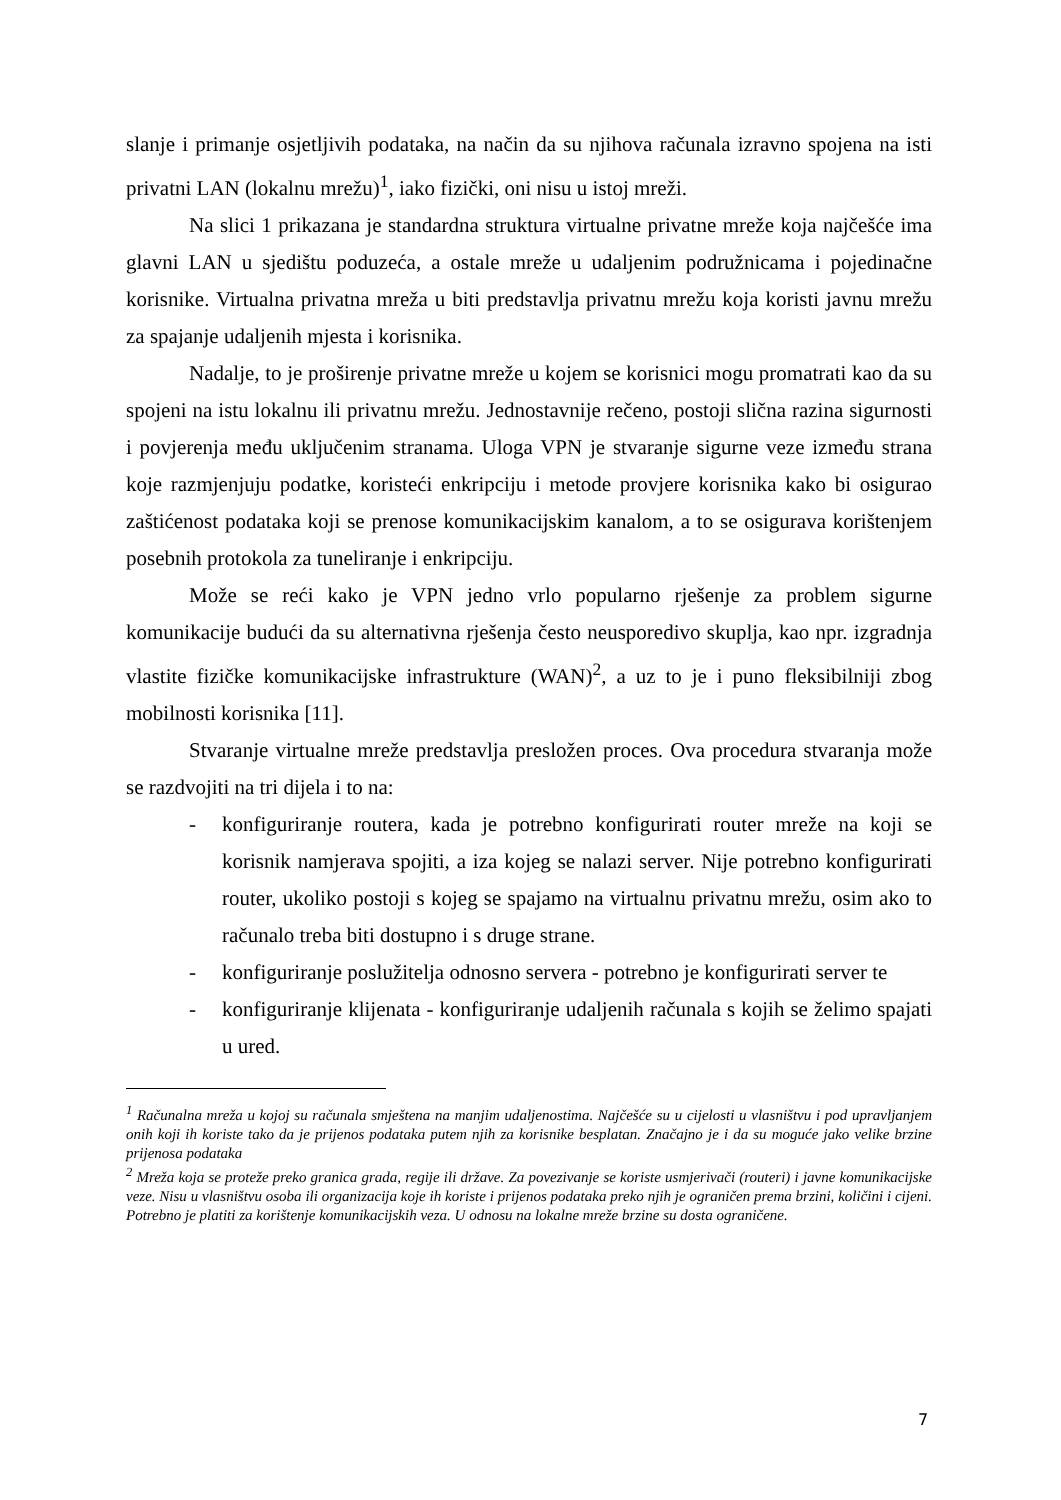slanje i primanje osjetljivih podataka, na način da su njihova računala izravno spojena na isti privatni LAN (lokalnu mrežu)<sup>1</sup>, iako fizički, oni nisu u istoj mreži.
Na slici 1 prikazana je standardna struktura virtualne privatne mreže koja najčešće ima glavni LAN u sjedištu poduzeća, a ostale mreže u udaljenim podružnicama i pojedinačne korisnike. Virtualna privatna mreža u biti predstavlja privatnu mrežu koja koristi javnu mrežu za spajanje udaljenih mjesta i korisnika.
Nadalje, to je proširenje privatne mreže u kojem se korisnici mogu promatrati kao da su spojeni na istu lokalnu ili privatnu mrežu. Jednostavnije rečeno, postoji slična razina sigurnosti i povjerenja među uključenim stranama. Uloga VPN je stvaranje sigurne veze između strana koje razmjenjuju podatke, koristeći enkripciju i metode provjere korisnika kako bi osigurao zaštićenost podataka koji se prenose komunikacijskim kanalom, a to se osigurava korištenjem posebnih protokola za tuneliranje i enkripciju.
Može se reći kako je VPN jedno vrlo popularno rješenje za problem sigurne komunikacije budući da su alternativna rješenja često neusporedivo skuplja, kao npr. izgradnja vlastite fizičke komunikacijske infrastrukture (WAN)<sup>2</sup>, a uz to je i puno fleksibilniji zbog mobilnosti korisnika [11].
Stvaranje virtualne mreže predstavlja presložen proces. Ova procedura stvaranja može se razdvojiti na tri dijela i to na:
- konfiguriranje routera, kada je potrebno konfigurirati router mreže na koji se korisnik namjerava spojiti, a iza kojeg se nalazi server. Nije potrebno konfigurirati router, ukoliko postoji s kojeg se spajamo na virtualnu privatnu mrežu, osim ako to računalo treba biti dostupno i s druge strane.
- konfiguriranje poslužitelja odnosno servera - potrebno je konfigurirati server te
- konfiguriranje klijenata - konfiguriranje udaljenih računala s kojih se želimo spajati u ured.
<sup>1</sup> Računalna mreža u kojoj su računala smještena na manjim udaljenostima. Najčešće su u cijelosti u vlasništvu i pod upravljanjem onih koji ih koriste tako da je prijenos podataka putem njih za korisnike besplatan. Značajno je i da su moguće jako velike brzine prijenosa podataka
<sup>2</sup> Mreža koja se proteže preko granica grada, regije ili države. Za povezivanje se koriste usmjerivači (routeri) i javne komunikacijske veze. Nisu u vlasništvu osoba ili organizacija koje ih koriste i prijenos podataka preko njih je ograničen prema brzini, količini i cijeni. Potrebno je platiti za korištenje komunikacijskih veza. U odnosu na lokalne mreže brzine su dosta ograničene.
7